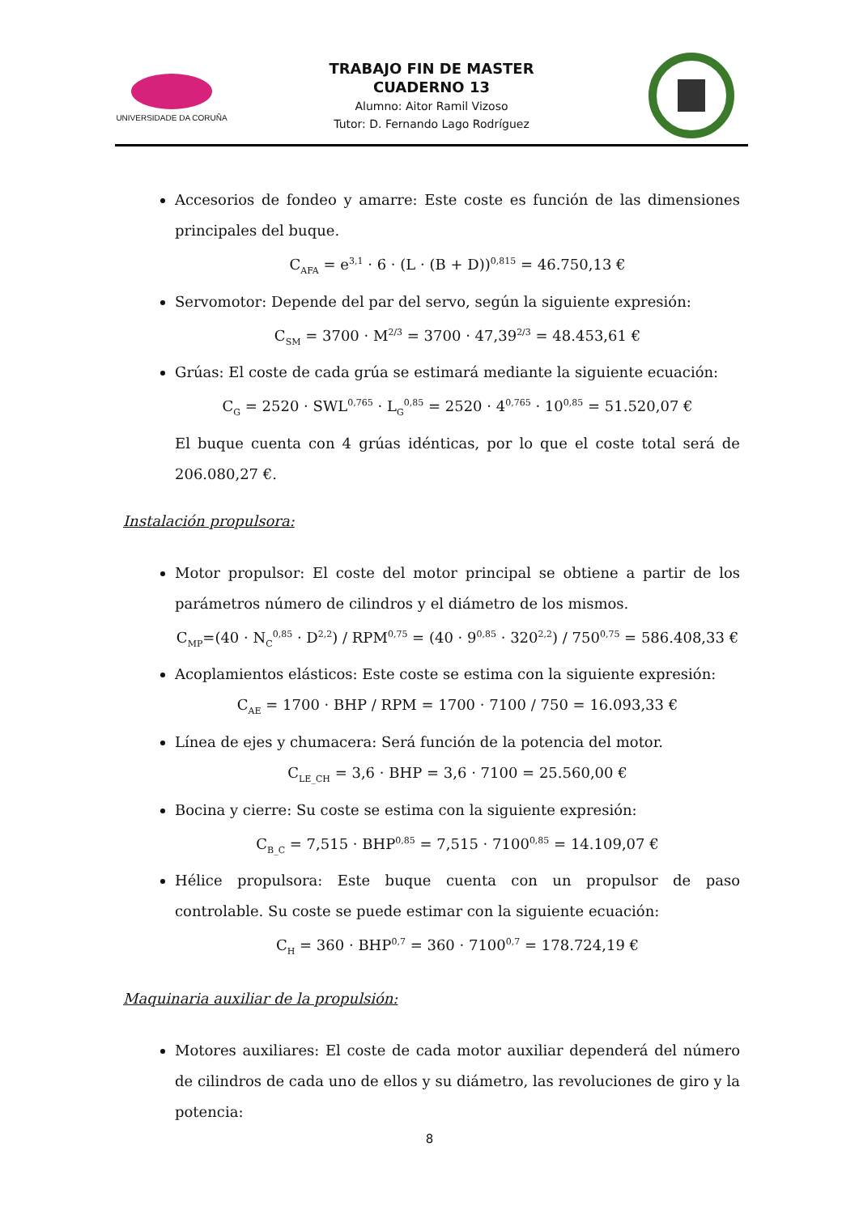UNIVERSIDADE DA CORUÑA
TRABAJO FIN DE MASTER
CUADERNO 13
Alumno: Aitor Ramil Vizoso
Tutor: D. Fernando Lago Rodríguez
Accesorios de fondeo y amarre: Este coste es función de las dimensiones principales del buque.
C<sub>AFA</sub> = e<sup>3,1</sup> · 6 · (L · (B + D))<sup>0,815</sup> = 46.750,13 €
Servomotor: Depende del par del servo, según la siguiente expresión:
C<sub>SM</sub> = 3700 · M<sup>2/3</sup> = 3700 · 47,39<sup>2/3</sup> = 48.453,61 €
Grúas: El coste de cada grúa se estimará mediante la siguiente ecuación:
C<sub>G</sub> = 2520 · SWL<sup>0,765</sup> · L<sub>G</sub><sup>0,85</sup> = 2520 · 4<sup>0,765</sup> · 10<sup>0,85</sup> = 51.520,07 €
El buque cuenta con 4 grúas idénticas, por lo que el coste total será de 206.080,27 €.
Instalación propulsora:
Motor propulsor: El coste del motor principal se obtiene a partir de los parámetros número de cilindros y el diámetro de los mismos.
C<sub>MP</sub>=(40 · N<sub>C</sub><sup>0,85</sup> · D<sup>2,2</sup>) / RPM<sup>0,75</sup> = (40 · 9<sup>0,85</sup> · 320<sup>2,2</sup>) / 750<sup>0,75</sup> = 586.408,33 €
Acoplamientos elásticos: Este coste se estima con la siguiente expresión:
C<sub>AE</sub> = 1700 · BHP / RPM = 1700 · 7100 / 750 = 16.093,33 €
Línea de ejes y chumacera: Será función de la potencia del motor.
C<sub>LE_CH</sub> = 3,6 · BHP = 3,6 · 7100 = 25.560,00 €
Bocina y cierre: Su coste se estima con la siguiente expresión:
C<sub>B_C</sub> = 7,515 · BHP<sup>0,85</sup> = 7,515 · 7100<sup>0,85</sup> = 14.109,07 €
Hélice propulsora: Este buque cuenta con un propulsor de paso controlable. Su coste se puede estimar con la siguiente ecuación:
C<sub>H</sub> = 360 · BHP<sup>0,7</sup> = 360 · 7100<sup>0,7</sup> = 178.724,19 €
Maquinaria auxiliar de la propulsión:
Motores auxiliares: El coste de cada motor auxiliar dependerá del número de cilindros de cada uno de ellos y su diámetro, las revoluciones de giro y la potencia:
8